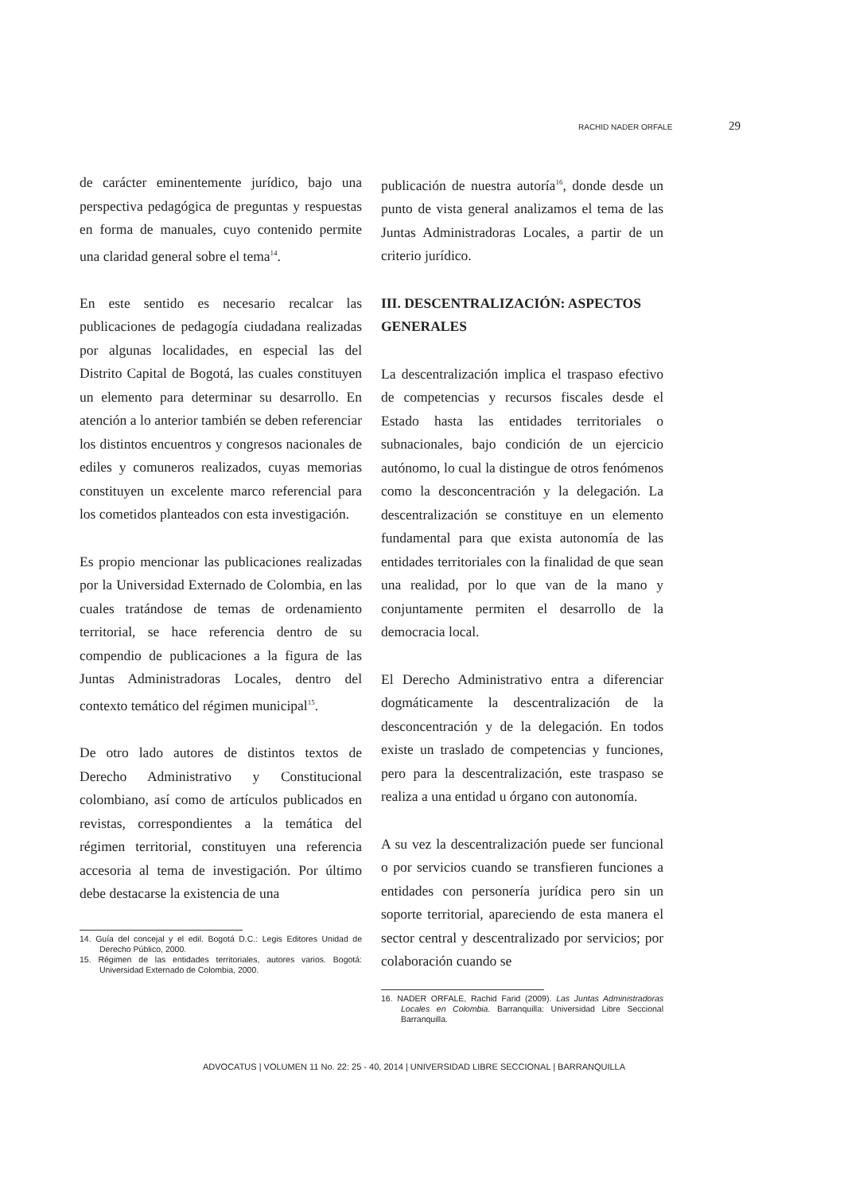RACHID NADER ORFALE 29
de carácter eminentemente jurídico, bajo una perspectiva pedagógica de preguntas y respuestas en forma de manuales, cuyo contenido permite una claridad general sobre el tema<sup>14</sup>.
En este sentido es necesario recalcar las publicaciones de pedagogía ciudadana realizadas por algunas localidades, en especial las del Distrito Capital de Bogotá, las cuales constituyen un elemento para determinar su desarrollo. En atención a lo anterior también se deben referenciar los distintos encuentros y congresos nacionales de ediles y comuneros realizados, cuyas memorias constituyen un excelente marco referencial para los cometidos planteados con esta investigación.
Es propio mencionar las publicaciones realizadas por la Universidad Externado de Colombia, en las cuales tratándose de temas de ordenamiento territorial, se hace referencia dentro de su compendio de publicaciones a la figura de las Juntas Administradoras Locales, dentro del contexto temático del régimen municipal<sup>15</sup>.
De otro lado autores de distintos textos de Derecho Administrativo y Constitucional colombiano, así como de artículos publicados en revistas, correspondientes a la temática del régimen territorial, constituyen una referencia accesoria al tema de investigación. Por último debe destacarse la existencia de una
14. Guía del concejal y el edil. Bogotá D.C.: Legis Editores Unidad de Derecho Público, 2000.
15. Régimen de las entidades territoriales, autores varios. Bogotá: Universidad Externado de Colombia, 2000.
publicación de nuestra autoría<sup>16</sup>, donde desde un punto de vista general analizamos el tema de las Juntas Administradoras Locales, a partir de un criterio jurídico.
III. DESCENTRALIZACIÓN: ASPECTOS GENERALES
La descentralización implica el traspaso efectivo de competencias y recursos fiscales desde el Estado hasta las entidades territoriales o subnacionales, bajo condición de un ejercicio autónomo, lo cual la distingue de otros fenómenos como la desconcentración y la delegación. La descentralización se constituye en un elemento fundamental para que exista autonomía de las entidades territoriales con la finalidad de que sean una realidad, por lo que van de la mano y conjuntamente permiten el desarrollo de la democracia local.
El Derecho Administrativo entra a diferenciar dogmáticamente la descentralización de la desconcentración y de la delegación. En todos existe un traslado de competencias y funciones, pero para la descentralización, este traspaso se realiza a una entidad u órgano con autonomía.
A su vez la descentralización puede ser funcional o por servicios cuando se transfieren funciones a entidades con personería jurídica pero sin un soporte territorial, apareciendo de esta manera el sector central y descentralizado por servicios; por colaboración cuando se
16. NADER ORFALE, Rachid Farid (2009). Las Juntas Administradoras Locales en Colombia. Barranquilla: Universidad Libre Seccional Barranquilla.
ADVOCATUS | VOLUMEN 11 No. 22: 25 - 40, 2014 | UNIVERSIDAD LIBRE SECCIONAL | BARRANQUILLA